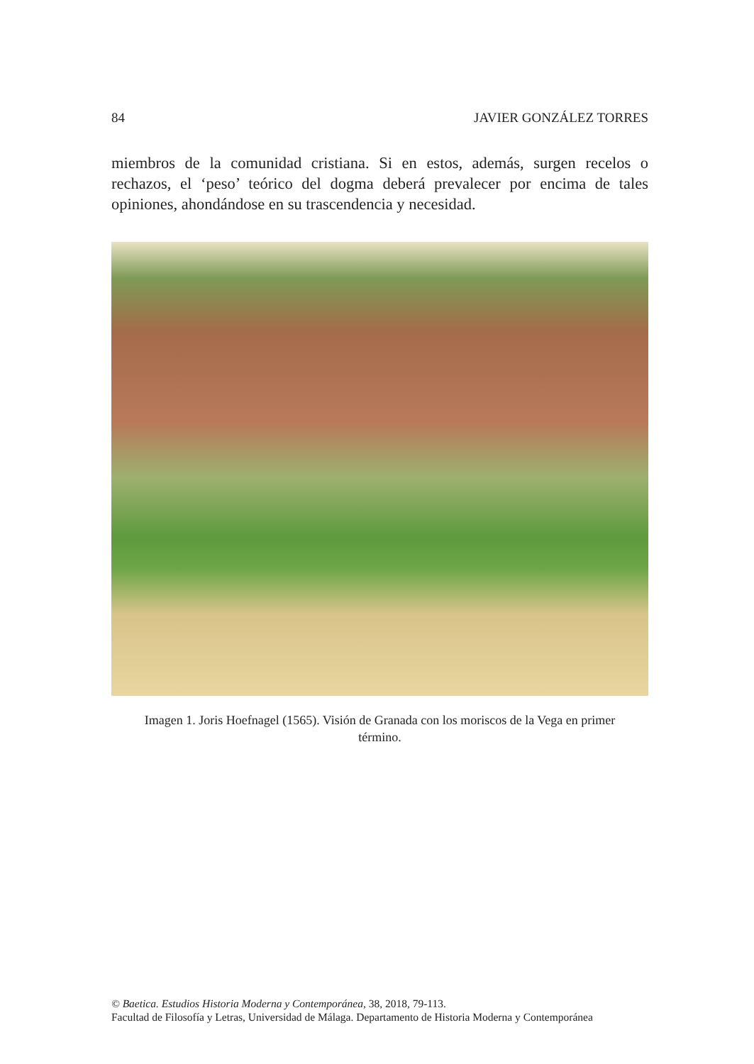84 JAVIER GONZÁLEZ TORRES
miembros de la comunidad cristiana. Si en estos, además, surgen recelos o rechazos, el ‘peso’ teórico del dogma deberá prevalecer por encima de tales opiniones, ahondándose en su trascendencia y necesidad.
Imagen 1. Joris Hoefnagel (1565). Visión de Granada con los moriscos de la Vega en primer término.
© Baetica. Estudios Historia Moderna y Contemporánea, 38, 2018, 79-113.
Facultad de Filosofía y Letras, Universidad de Málaga. Departamento de Historia Moderna y Contemporánea